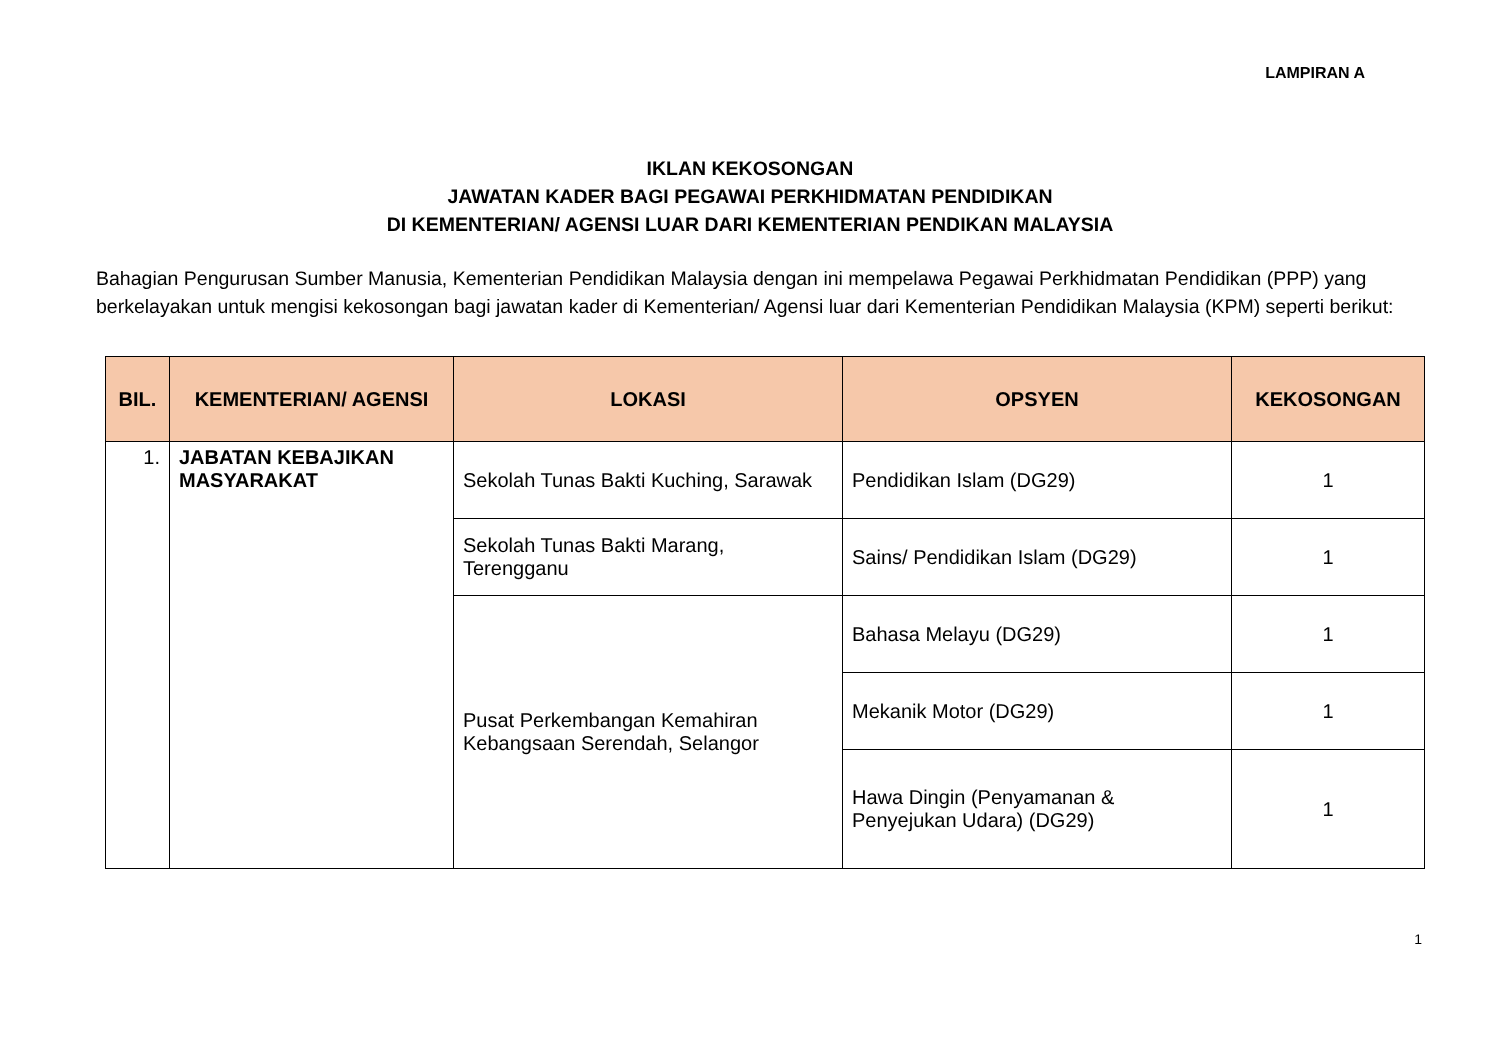LAMPIRAN A
IKLAN KEKOSONGAN
JAWATAN KADER BAGI PEGAWAI PERKHIDMATAN PENDIDIKAN
DI KEMENTERIAN/ AGENSI LUAR DARI KEMENTERIAN PENDIKAN MALAYSIA
Bahagian Pengurusan Sumber Manusia, Kementerian Pendidikan Malaysia dengan ini mempelawa Pegawai Perkhidmatan Pendidikan (PPP) yang berkelayakan untuk mengisi kekosongan bagi jawatan kader di Kementerian/ Agensi luar dari Kementerian Pendidikan Malaysia (KPM) seperti berikut:
| BIL. | KEMENTERIAN/ AGENSI | LOKASI | OPSYEN | KEKOSONGAN |
| --- | --- | --- | --- | --- |
| 1. | JABATAN KEBAJIKAN MASYARAKAT | Sekolah Tunas Bakti Kuching, Sarawak | Pendidikan Islam (DG29) | 1 |
| | | Sekolah Tunas Bakti Marang, Terengganu | Sains/ Pendidikan Islam (DG29) | 1 |
| | | Pusat Perkembangan Kemahiran Kebangsaan Serendah, Selangor | Bahasa Melayu (DG29) | 1 |
| | | | Mekanik Motor (DG29) | 1 |
| | | | Hawa Dingin (Penyamanan & Penyejukan Udara) (DG29) | 1 |
1